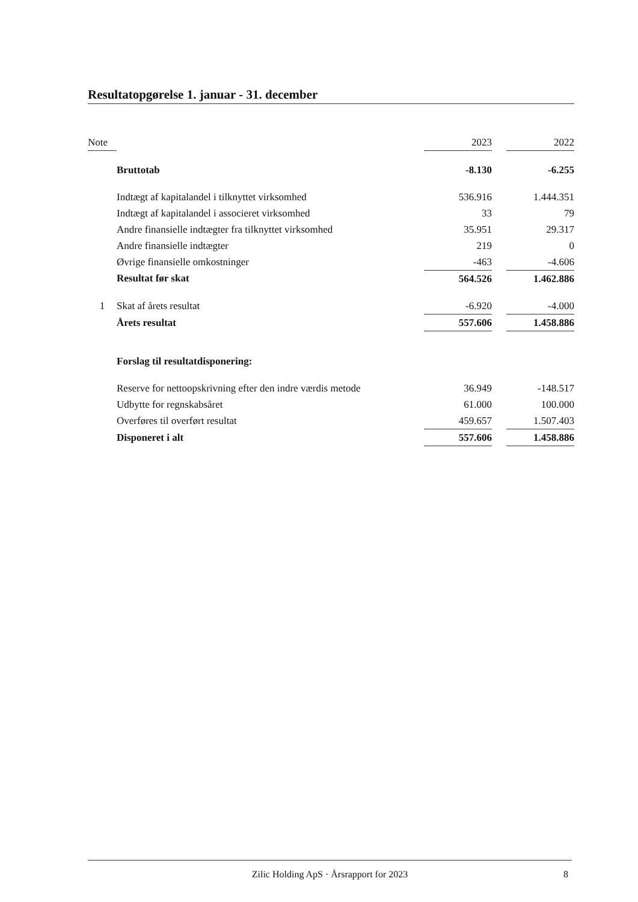Resultatopgørelse 1. januar - 31. december
| Note | | 2023 | | 2022 |
| --- | --- | --- | --- | --- |
| | Bruttotab | -8.130 | | -6.255 |
| | Indtægt af kapitalandel i tilknyttet virksomhed | 536.916 | | 1.444.351 |
| | Indtægt af kapitalandel i associeret virksomhed | 33 | | 79 |
| | Andre finansielle indtægter fra tilknyttet virksomhed | 35.951 | | 29.317 |
| | Andre finansielle indtægter | 219 | | 0 |
| | Øvrige finansielle omkostninger | -463 | | -4.606 |
| | Resultat før skat | 564.526 | | 1.462.886 |
| 1 | Skat af årets resultat | -6.920 | | -4.000 |
| | Årets resultat | 557.606 | | 1.458.886 |
| | Forslag til resultatdisponering: | | | |
| | Reserve for nettoopskrivning efter den indre værdis metode | 36.949 | | -148.517 |
| | Udbytte for regnskabsåret | 61.000 | | 100.000 |
| | Overføres til overført resultat | 459.657 | | 1.507.403 |
| | Disponeret i alt | 557.606 | | 1.458.886 |
Zilic Holding ApS · Årsrapport for 2023 8